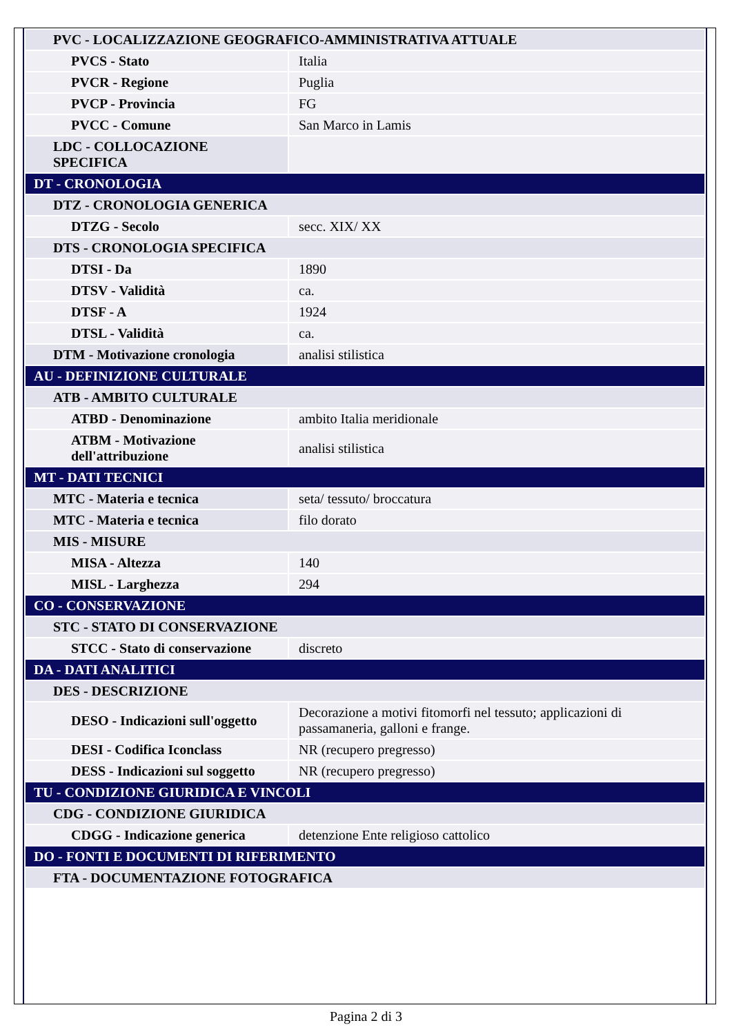| PVC - LOCALIZZAZIONE GEOGRAFICO-AMMINISTRATIVA ATTUALE | |
| PVCS - Stato | Italia |
| PVCR - Regione | Puglia |
| PVCP - Provincia | FG |
| PVCC - Comune | San Marco in Lamis |
| LDC - COLLOCAZIONE SPECIFICA | |
| DT - CRONOLOGIA | |
| DTZ - CRONOLOGIA GENERICA | |
| DTZG - Secolo | secc. XIX/ XX |
| DTS - CRONOLOGIA SPECIFICA | |
| DTSI - Da | 1890 |
| DTSV - Validità | ca. |
| DTSF - A | 1924 |
| DTSL - Validità | ca. |
| DTM - Motivazione cronologia | analisi stilistica |
| AU - DEFINIZIONE CULTURALE | |
| ATB - AMBITO CULTURALE | |
| ATBD - Denominazione | ambito Italia meridionale |
| ATBM - Motivazione dell'attribuzione | analisi stilistica |
| MT - DATI TECNICI | |
| MTC - Materia e tecnica | seta/ tessuto/ broccatura |
| MTC - Materia e tecnica | filo dorato |
| MIS - MISURE | |
| MISA - Altezza | 140 |
| MISL - Larghezza | 294 |
| CO - CONSERVAZIONE | |
| STC - STATO DI CONSERVAZIONE | |
| STCC - Stato di conservazione | discreto |
| DA - DATI ANALITICI | |
| DES - DESCRIZIONE | |
| DESO - Indicazioni sull'oggetto | Decorazione a motivi fitomorfi nel tessuto; applicazioni di passamaneria, galloni e frange. |
| DESI - Codifica Iconclass | NR (recupero pregresso) |
| DESS - Indicazioni sul soggetto | NR (recupero pregresso) |
| TU - CONDIZIONE GIURIDICA E VINCOLI | |
| CDG - CONDIZIONE GIURIDICA | |
| CDGG - Indicazione generica | detenzione Ente religioso cattolico |
| DO - FONTI E DOCUMENTI DI RIFERIMENTO | |
| FTA - DOCUMENTAZIONE FOTOGRAFICA | |
Pagina 2 di 3